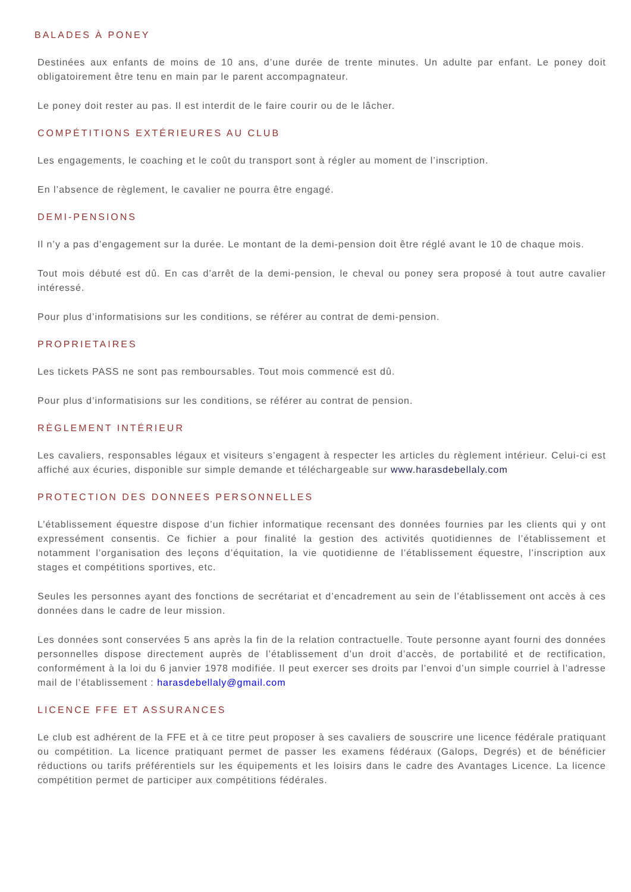BALADES À PONEY
Destinées aux enfants de moins de 10 ans, d’une durée de trente minutes. Un adulte par enfant. Le poney doit obligatoirement être tenu en main par le parent accompagnateur.
Le poney doit rester au pas. Il est interdit de le faire courir ou de le lâcher.
COMPÉTITIONS EXTÉRIEURES AU CLUB
Les engagements, le coaching et le coût du transport sont à régler au moment de l’inscription.
En l’absence de règlement, le cavalier ne pourra être engagé.
DEMI-PENSIONS
Il n’y a pas d’engagement sur la durée. Le montant de la demi-pension doit être réglé avant le 10 de chaque mois.
Tout mois débuté est dû. En cas d’arrêt de la demi-pension, le cheval ou poney sera proposé à tout autre cavalier intéressé.
Pour plus d’informatisions sur les conditions, se référer au contrat de demi-pension.
PROPRIETAIRES
Les tickets PASS ne sont pas remboursables. Tout mois commencé est dû.
Pour plus d’informatisions sur les conditions, se référer au contrat de pension.
RÈGLEMENT INTÉRIEUR
Les cavaliers, responsables légaux et visiteurs s’engagent à respecter les articles du règlement intérieur. Celui-ci est affiché aux écuries, disponible sur simple demande et téléchargeable sur www.harasdebellaly.com
PROTECTION DES DONNEES PERSONNELLES
L’établissement équestre dispose d’un fichier informatique recensant des données fournies par les clients qui y ont expressément consentis. Ce fichier a pour finalité la gestion des activités quotidiennes de l’établissement et notamment l’organisation des leçons d’équitation, la vie quotidienne de l’établissement équestre, l’inscription aux stages et compétitions sportives, etc.
Seules les personnes ayant des fonctions de secrétariat et d’encadrement au sein de l’établissement ont accès à ces données dans le cadre de leur mission.
Les données sont conservées 5 ans après la fin de la relation contractuelle. Toute personne ayant fourni des données personnelles dispose directement auprès de l’établissement d’un droit d’accès, de portabilité et de rectification, conformément à la loi du 6 janvier 1978 modifiée. Il peut exercer ses droits par l’envoi d’un simple courriel à l’adresse mail de l’établissement : harasdebellaly@gmail.com
LICENCE FFE ET ASSURANCES
Le club est adhérent de la FFE et à ce titre peut proposer à ses cavaliers de souscrire une licence fédérale pratiquant ou compétition. La licence pratiquant permet de passer les examens fédéraux (Galops, Degrés) et de bénéficier réductions ou tarifs préférentiels sur les équipements et les loisirs dans le cadre des Avantages Licence. La licence compétition permet de participer aux compétitions fédérales.